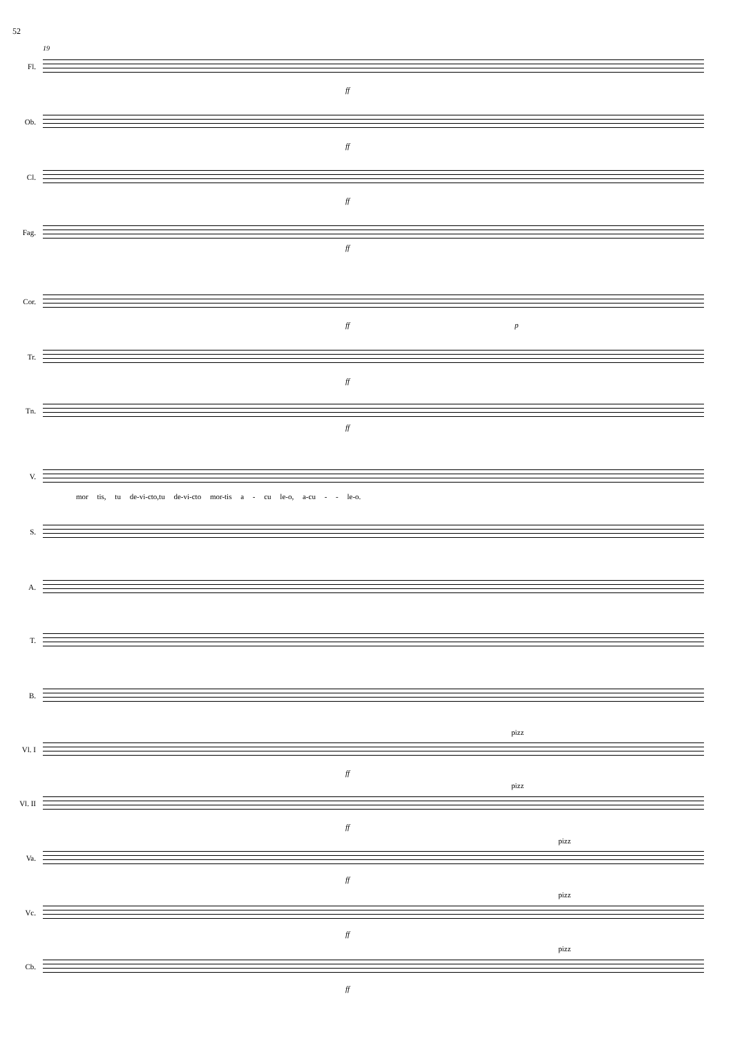52
19
Fl.
ff
Ob.
ff
Cl.
ff
Fag.
ff
Cor.
ff p
Tr.
ff
Tn.
ff
V.
mor tis, tu de-vi-cto,tu de-vi-cto mor-tis a - cu le-o, a-cu - - le-o.
S.
A.
T.
B.
pizz
Vl. I
ff
pizz
Vl. II
ff
pizz
Va.
ff
pizz
Vc.
ff
pizz
Cb.
ff